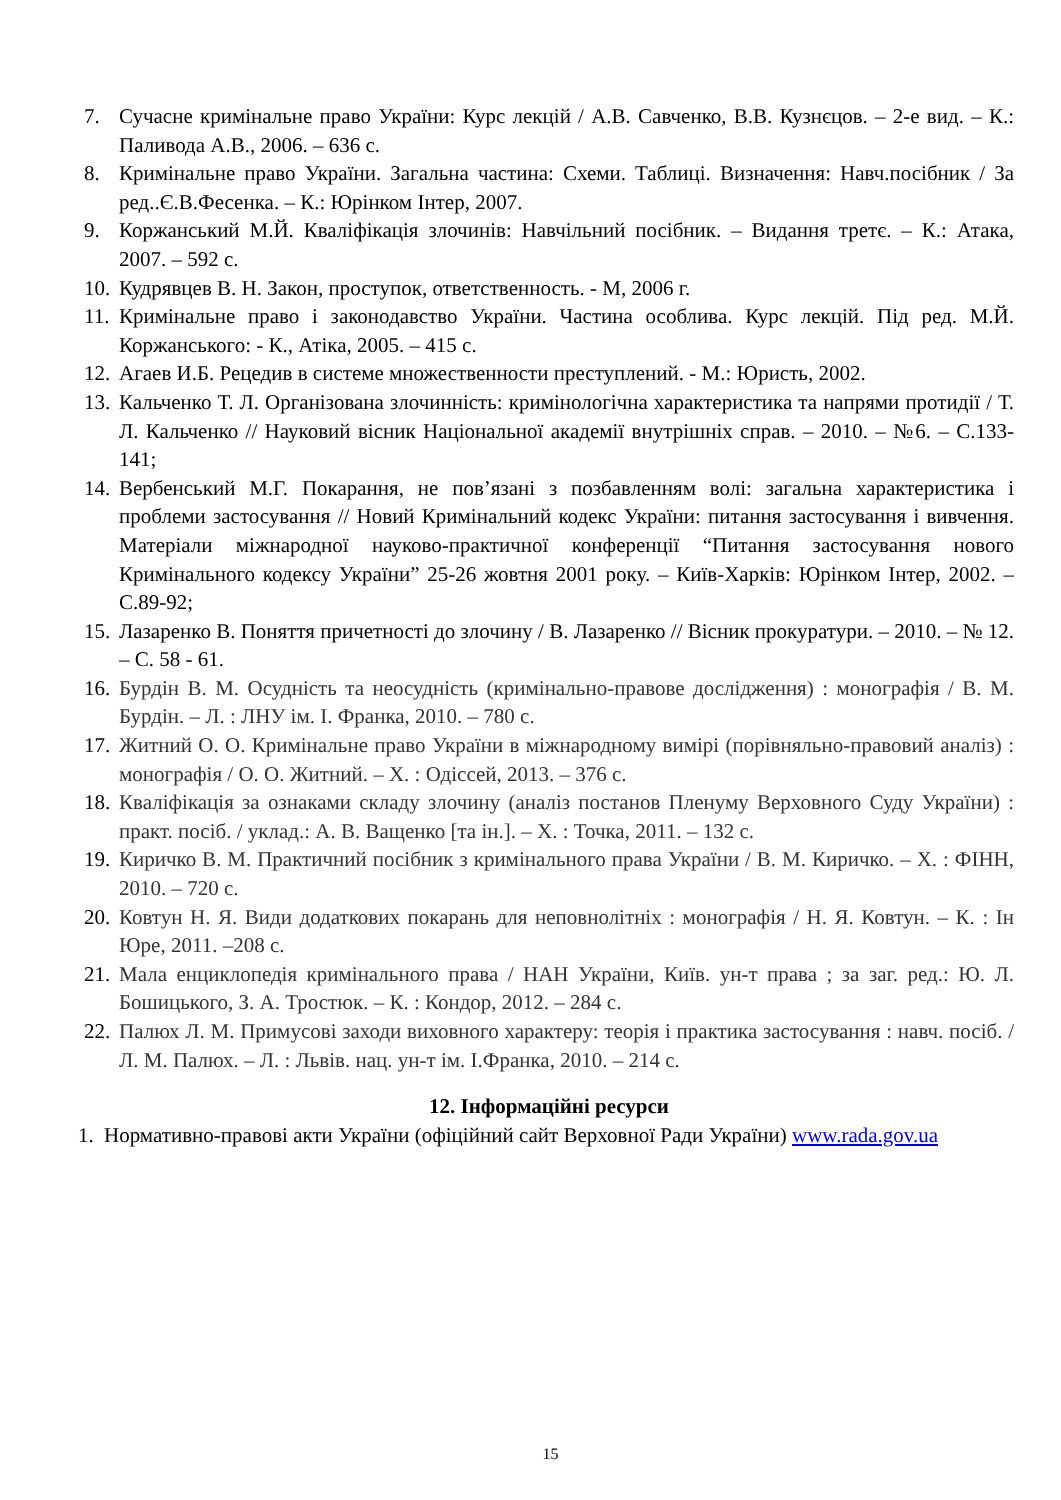7. Сучасне кримінальне право України: Курс лекцій / А.В. Савченко, В.В. Кузнєцов. – 2-е вид. – К.: Паливода А.В., 2006. – 636 с.
8. Кримінальне право України. Загальна частина: Схеми. Таблиці. Визначення: Навч.посібник / За ред..Є.В.Фесенка. – К.: Юрінком Інтер, 2007.
9. Коржанський М.Й. Кваліфікація злочинів: Навчільний посібник. – Видання третє. – К.: Атака, 2007. – 592 с.
10. Кудрявцев В. Н. Закон, проступок, ответственность. - М, 2006 г.
11. Кримінальне право і законодавство України. Частина особлива. Курс лекцій. Під ред. М.Й. Коржанського: - К., Атіка, 2005. – 415 с.
12. Агаев И.Б. Рецедив в системе множественности преступлений. - М.: Юристь, 2002.
13. Кальченко Т. Л. Організована злочинність: кримінологічна характеристика та напрями протидії / Т. Л. Кальченко // Науковий вісник Національної академії внутрішніх справ. – 2010. – №6. – С.133-141;
14. Вербенський М.Г. Покарання, не пов’язані з позбавленням волі: загальна характеристика і проблеми застосування // Новий Кримінальний кодекс України: питання застосування і вивчення. Матеріали міжнародної науково-практичної конференції “Питання застосування нового Кримінального кодексу України” 25-26 жовтня 2001 року. – Київ-Харків: Юрінком Інтер, 2002. – С.89-92;
15. Лазаренко В. Поняття причетності до злочину / В. Лазаренко // Вісник прокуратури. – 2010. – № 12. – С. 58 - 61.
16. Бурдін В. М. Осудність та неосудність (кримінально-правове дослідження) : монографія / В. М. Бурдін. – Л. : ЛНУ ім. І. Франка, 2010. – 780 с.
17. Житний О. О. Кримінальне право України в міжнародному вимірі (порівняльно-правовий аналіз) : монографія / О. О. Житний. – Х. : Одіссей, 2013. – 376 с.
18. Кваліфікація за ознаками складу злочину (аналіз постанов Пленуму Верховного Суду України) : практ. посіб. / уклад.: А. В. Ващенко [та ін.]. – Х. : Точка, 2011. – 132 с.
19. Киричко В. М. Практичний посібник з кримінального права України / В. М. Киричко. – Х. : ФІНН, 2010. – 720 с.
20. Ковтун Н. Я. Види додаткових покарань для неповнолітніх : монографія / Н. Я. Ковтун. – К. : Ін Юре, 2011. –208 с.
21. Мала енциклопедія кримінального права / НАН України, Київ. ун-т права ; за заг. ред.: Ю. Л. Бошицького, З. А. Тростюк. – К. : Кондор, 2012. – 284 с.
22. Палюх Л. М. Примусові заходи виховного характеру: теорія і практика застосування : навч. посіб. / Л. М. Палюх. – Л. : Львів. нац. ун-т ім. І.Франка, 2010. – 214 с.
12. Інформаційні ресурси
1. Нормативно-правові акти України (офіційний сайт Верховної Ради України) www.rada.gov.ua
15